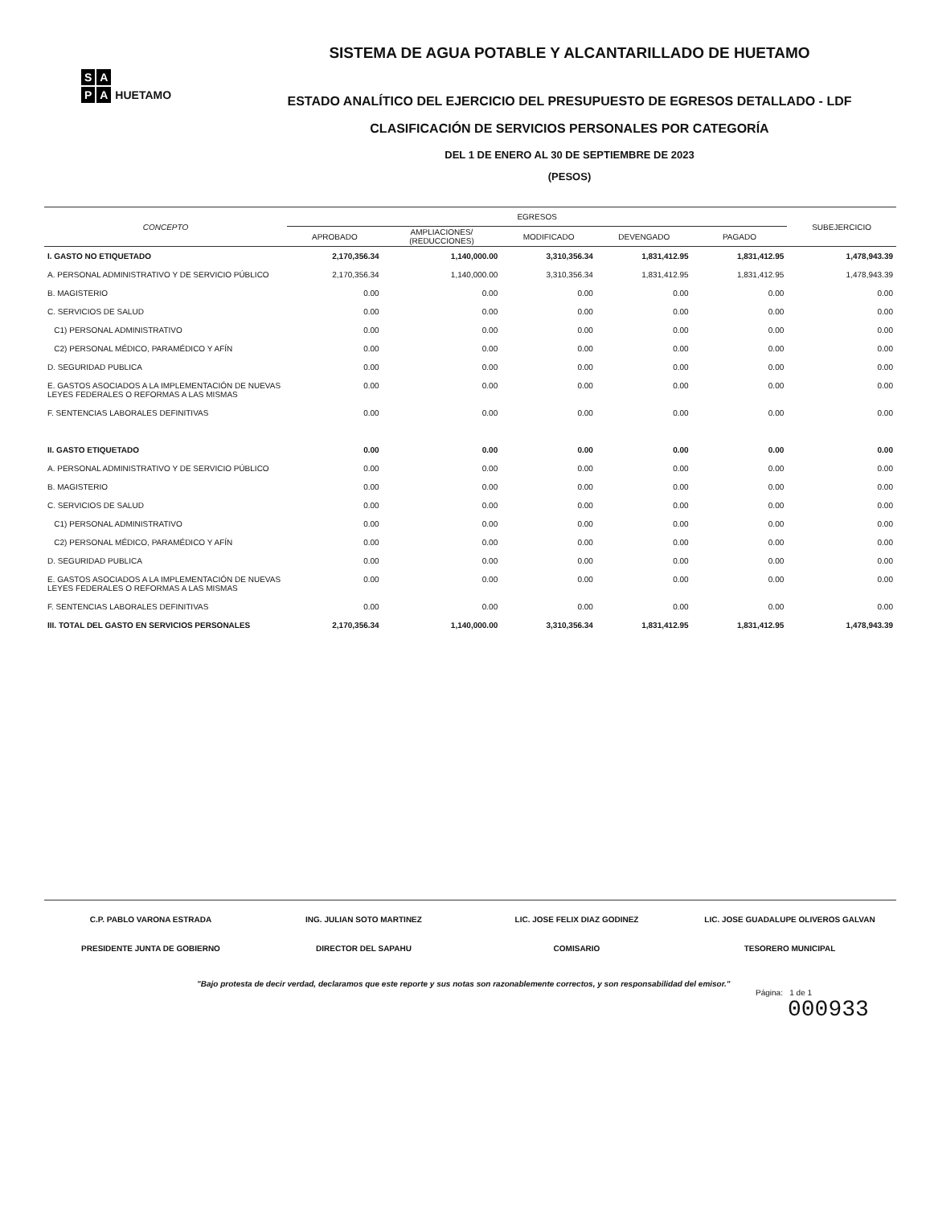S A
P A HUETAMO
SISTEMA DE AGUA POTABLE Y ALCANTARILLADO DE HUETAMO
ESTADO ANALÍTICO DEL EJERCICIO DEL PRESUPUESTO DE EGRESOS DETALLADO - LDF
CLASIFICACIÓN DE SERVICIOS PERSONALES POR CATEGORÍA
DEL 1 DE ENERO AL 30 DE SEPTIEMBRE DE 2023
(PESOS)
| CONCEPTO | EGRESOS | | | | | SUBEJERCICIO |
| --- | --- | --- | --- | --- | --- | --- |
| | APROBADO | AMPLIACIONES/ (REDUCCIONES) | MODIFICADO | DEVENGADO | PAGADO | |
| I. GASTO NO ETIQUETADO | 2,170,356.34 | 1,140,000.00 | 3,310,356.34 | 1,831,412.95 | 1,831,412.95 | 1,478,943.39 |
| A. PERSONAL ADMINISTRATIVO Y DE SERVICIO PÚBLICO | 2,170,356.34 | 1,140,000.00 | 3,310,356.34 | 1,831,412.95 | 1,831,412.95 | 1,478,943.39 |
| B. MAGISTERIO | 0.00 | 0.00 | 0.00 | 0.00 | 0.00 | 0.00 |
| C. SERVICIOS DE SALUD | 0.00 | 0.00 | 0.00 | 0.00 | 0.00 | 0.00 |
| C1) PERSONAL ADMINISTRATIVO | 0.00 | 0.00 | 0.00 | 0.00 | 0.00 | 0.00 |
| C2) PERSONAL MÉDICO, PARAMÉDICO Y AFÍN | 0.00 | 0.00 | 0.00 | 0.00 | 0.00 | 0.00 |
| D. SEGURIDAD PUBLICA | 0.00 | 0.00 | 0.00 | 0.00 | 0.00 | 0.00 |
| E. GASTOS ASOCIADOS A LA IMPLEMENTACIÓN DE NUEVAS LEYES FEDERALES O REFORMAS A LAS MISMAS | 0.00 | 0.00 | 0.00 | 0.00 | 0.00 | 0.00 |
| F. SENTENCIAS LABORALES DEFINITIVAS | 0.00 | 0.00 | 0.00 | 0.00 | 0.00 | 0.00 |
| II. GASTO ETIQUETADO | 0.00 | 0.00 | 0.00 | 0.00 | 0.00 | 0.00 |
| A. PERSONAL ADMINISTRATIVO Y DE SERVICIO PÚBLICO | 0.00 | 0.00 | 0.00 | 0.00 | 0.00 | 0.00 |
| B. MAGISTERIO | 0.00 | 0.00 | 0.00 | 0.00 | 0.00 | 0.00 |
| C. SERVICIOS DE SALUD | 0.00 | 0.00 | 0.00 | 0.00 | 0.00 | 0.00 |
| C1) PERSONAL ADMINISTRATIVO | 0.00 | 0.00 | 0.00 | 0.00 | 0.00 | 0.00 |
| C2) PERSONAL MÉDICO, PARAMÉDICO Y AFÍN | 0.00 | 0.00 | 0.00 | 0.00 | 0.00 | 0.00 |
| D. SEGURIDAD PUBLICA | 0.00 | 0.00 | 0.00 | 0.00 | 0.00 | 0.00 |
| E. GASTOS ASOCIADOS A LA IMPLEMENTACIÓN DE NUEVAS LEYES FEDERALES O REFORMAS A LAS MISMAS | 0.00 | 0.00 | 0.00 | 0.00 | 0.00 | 0.00 |
| F. SENTENCIAS LABORALES DEFINITIVAS | 0.00 | 0.00 | 0.00 | 0.00 | 0.00 | 0.00 |
| III. TOTAL DEL GASTO EN SERVICIOS PERSONALES | 2,170,356.34 | 1,140,000.00 | 3,310,356.34 | 1,831,412.95 | 1,831,412.95 | 1,478,943.39 |
C.P. PABLO VARONA ESTRADA
PRESIDENTE JUNTA DE GOBIERNO
ING. JULIAN SOTO MARTINEZ
DIRECTOR DEL SAPAHU
LIC. JOSE FELIX DIAZ GODINEZ
COMISARIO
LIC. JOSE GUADALUPE OLIVEROS GALVAN
TESORERO MUNICIPAL
"Bajo protesta de decir verdad, declaramos que este reporte y sus notas son razonablemente correctos, y son responsabilidad del emisor."
Página: 1 de 1
000933